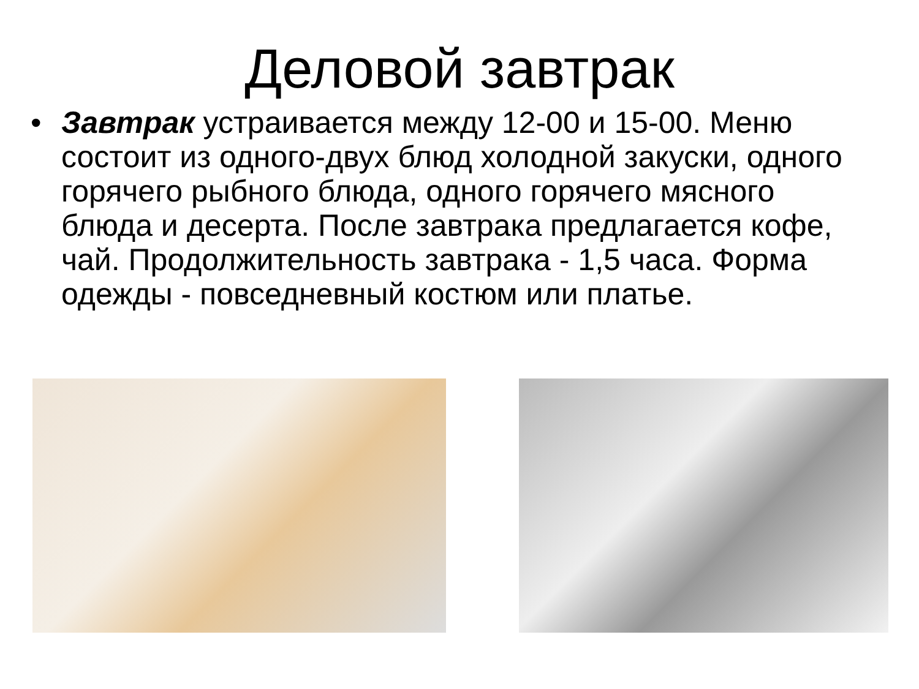Деловой завтрак
• Завтрак устраивается между 12-00 и 15-00. Меню состоит из одного-двух блюд холодной закуски, одного горячего рыбного блюда, одного горячего мясного блюда и десерта. После завтрака предлагается кофе, чай. Продолжительность завтрака - 1,5 часа. Форма одежды - повседневный костюм или платье.